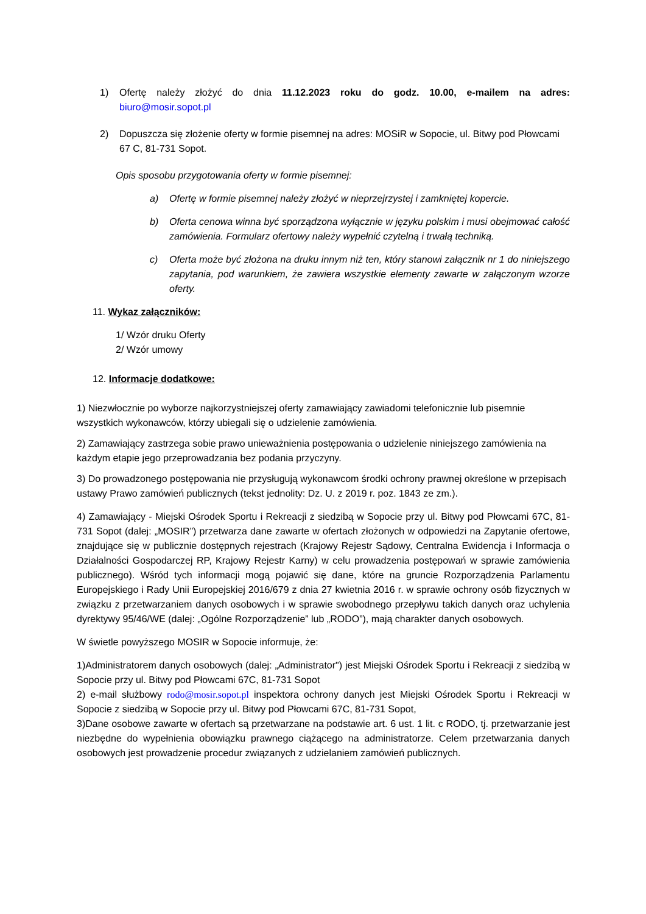1) Ofertę należy złożyć do dnia 11.12.2023 roku do godz. 10.00, e-mailem na adres: biuro@mosir.sopot.pl
2) Dopuszcza się złożenie oferty w formie pisemnej na adres: MOSiR w Sopocie, ul. Bitwy pod Płowcami 67 C, 81-731 Sopot.
Opis sposobu przygotowania oferty w formie pisemnej:
a) Ofertę w formie pisemnej należy złożyć w nieprzejrzystej i zamkniętej kopercie.
b) Oferta cenowa winna być sporządzona wyłącznie w języku polskim i musi obejmować całość zamówienia. Formularz ofertowy należy wypełnić czytelną i trwałą techniką.
c) Oferta może być złożona na druku innym niż ten, który stanowi załącznik nr 1 do niniejszego zapytania, pod warunkiem, że zawiera wszystkie elementy zawarte w załączonym wzorze oferty.
11. Wykaz załączników:
1/ Wzór druku Oferty
2/ Wzór umowy
12. Informacje dodatkowe:
1) Niezwłocznie po wyborze najkorzystniejszej oferty zamawiający zawiadomi telefonicznie lub pisemnie wszystkich wykonawców, którzy ubiegali się o udzielenie zamówienia.
2) Zamawiający zastrzega sobie prawo unieważnienia postępowania o udzielenie niniejszego zamówienia na każdym etapie jego przeprowadzania bez podania przyczyny.
3) Do prowadzonego postępowania nie przysługują wykonawcom środki ochrony prawnej określone w przepisach ustawy Prawo zamówień publicznych (tekst jednolity: Dz. U. z 2019 r. poz. 1843 ze zm.).
4) Zamawiający - Miejski Ośrodek Sportu i Rekreacji z siedzibą w Sopocie przy ul. Bitwy pod Płowcami 67C, 81-731 Sopot (dalej: „MOSIR”) przetwarza dane zawarte w ofertach złożonych w odpowiedzi na Zapytanie ofertowe, znajdujące się w publicznie dostępnych rejestrach (Krajowy Rejestr Sądowy, Centralna Ewidencja i Informacja o Działalności Gospodarczej RP, Krajowy Rejestr Karny) w celu prowadzenia postępowań w sprawie zamówienia publicznego). Wśród tych informacji mogą pojawić się dane, które na gruncie Rozporządzenia Parlamentu Europejskiego i Rady Unii Europejskiej 2016/679 z dnia 27 kwietnia 2016 r. w sprawie ochrony osób fizycznych w związku z przetwarzaniem danych osobowych i w sprawie swobodnego przepływu takich danych oraz uchylenia dyrektywy 95/46/WE (dalej: „Ogólne Rozporządzenie” lub „RODO”), mają charakter danych osobowych.
W świetle powyższego MOSIR w Sopocie informuje, że:
1)Administratorem danych osobowych (dalej: „Administrator") jest Miejski Ośrodek Sportu i Rekreacji z siedzibą w Sopocie przy ul. Bitwy pod Płowcami 67C, 81-731 Sopot
2) e-mail służbowy rodo@mosir.sopot.pl inspektora ochrony danych jest Miejski Ośrodek Sportu i Rekreacji w Sopocie z siedzibą w Sopocie przy ul. Bitwy pod Płowcami 67C, 81-731 Sopot,
3)Dane osobowe zawarte w ofertach są przetwarzane na podstawie art. 6 ust. 1 lit. c RODO, tj. przetwarzanie jest niezbędne do wypełnienia obowiązku prawnego ciążącego na administratorze. Celem przetwarzania danych osobowych jest prowadzenie procedur związanych z udzielaniem zamówień publicznych.